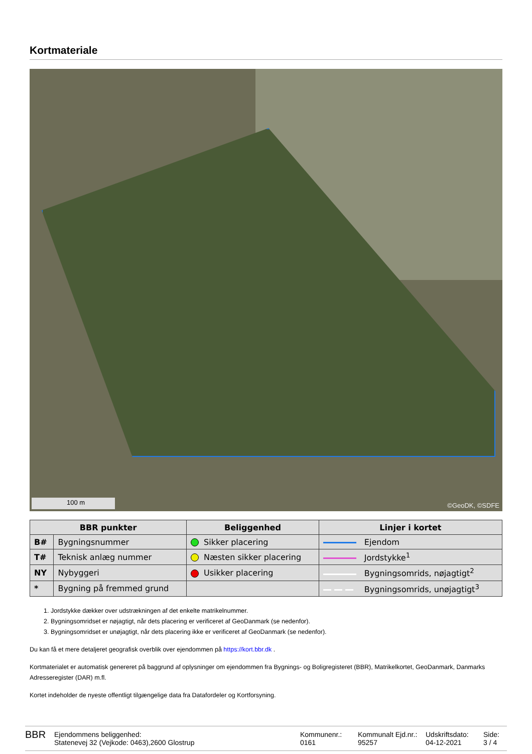Kortmateriale
100 m ©GeoDK, ©SDFE
| BBR punkter | | Beliggenhed | Linjer i kortet |
| --- | --- | --- | --- |
| B# | Bygningsnummer | Sikker placering | Ejendom |
| T# | Teknisk anlæg nummer | Næsten sikker placering | Jordstykke<sup>1</sup> |
| NY | Nybyggeri | Usikker placering | Bygningsomrids, nøjagtigt<sup>2</sup> |
| * | Bygning på fremmed grund | | Bygningsomrids, unøjagtigt<sup>3</sup> |
1. Jordstykke dækker over udstrækningen af det enkelte matrikelnummer.
2. Bygningsomridset er nøjagtigt, når dets placering er verificeret af GeoDanmark (se nedenfor).
3. Bygningsomridset er unøjagtigt, når dets placering ikke er verificeret af GeoDanmark (se nedenfor).
Du kan få et mere detaljeret geografisk overblik over ejendommen på https://kort.bbr.dk .
Kortmaterialet er automatisk genereret på baggrund af oplysninger om ejendommen fra Bygnings- og Boligregisteret (BBR), Matrikelkortet, GeoDanmark, Danmarks Adresseregister (DAR) m.fl.
Kortet indeholder de nyeste offentligt tilgængelige data fra Datafordeler og Kortforsyning.
BBR
Ejendommens beliggenhed:
Statenevej 32 (Vejkode: 0463),2600 Glostrup
Kommunenr.:
0161
Kommunalt Ejd.nr.:
95257
Udskriftsdato:
04-12-2021
Side:
3 / 4